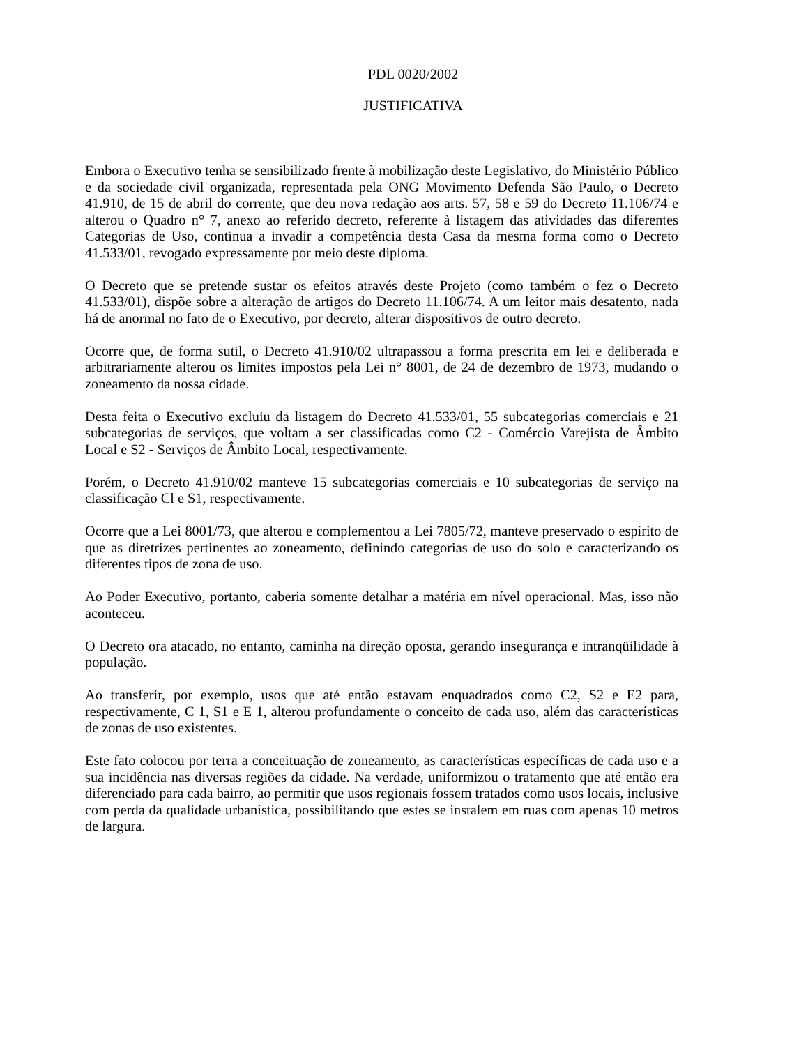PDL 0020/2002
JUSTIFICATIVA
Embora o Executivo tenha se sensibilizado frente à mobilização deste Legislativo, do Ministério Público e da sociedade civil organizada, representada pela ONG Movimento Defenda São Paulo, o Decreto 41.910, de 15 de abril do corrente, que deu nova redação aos arts. 57, 58 e 59 do Decreto 11.106/74 e alterou o Quadro n° 7, anexo ao referido decreto, referente à listagem das atividades das diferentes Categorias de Uso, continua a invadir a competência desta Casa da mesma forma como o Decreto 41.533/01, revogado expressamente por meio deste diploma.
O Decreto que se pretende sustar os efeitos através deste Projeto (como também o fez o Decreto 41.533/01), dispõe sobre a alteração de artigos do Decreto 11.106/74. A um leitor mais desatento, nada há de anormal no fato de o Executivo, por decreto, alterar dispositivos de outro decreto.
Ocorre que, de forma sutil, o Decreto 41.910/02 ultrapassou a forma prescrita em lei e deliberada e arbitrariamente alterou os limites impostos pela Lei n° 8001, de 24 de dezembro de 1973, mudando o zoneamento da nossa cidade.
Desta feita o Executivo excluiu da listagem do Decreto 41.533/01, 55 subcategorias comerciais e 21 subcategorias de serviços, que voltam a ser classificadas como C2 - Comércio Varejista de Âmbito Local e S2 - Serviços de Âmbito Local, respectivamente.
Porém, o Decreto 41.910/02 manteve 15 subcategorias comerciais e 10 subcategorias de serviço na classificação Cl e S1, respectivamente.
Ocorre que a Lei 8001/73, que alterou e complementou a Lei 7805/72, manteve preservado o espírito de que as diretrizes pertinentes ao zoneamento, definindo categorias de uso do solo e caracterizando os diferentes tipos de zona de uso.
Ao Poder Executivo, portanto, caberia somente detalhar a matéria em nível operacional. Mas, isso não aconteceu.
O Decreto ora atacado, no entanto, caminha na direção oposta, gerando insegurança e intranqüilidade à população.
Ao transferir, por exemplo, usos que até então estavam enquadrados como C2, S2 e E2 para, respectivamente, C 1, S1 e E 1, alterou profundamente o conceito de cada uso, além das características de zonas de uso existentes.
Este fato colocou por terra a conceituação de zoneamento, as características específicas de cada uso e a sua incidência nas diversas regiões da cidade. Na verdade, uniformizou o tratamento que até então era diferenciado para cada bairro, ao permitir que usos regionais fossem tratados como usos locais, inclusive com perda da qualidade urbanística, possibilitando que estes se instalem em ruas com apenas 10 metros de largura.